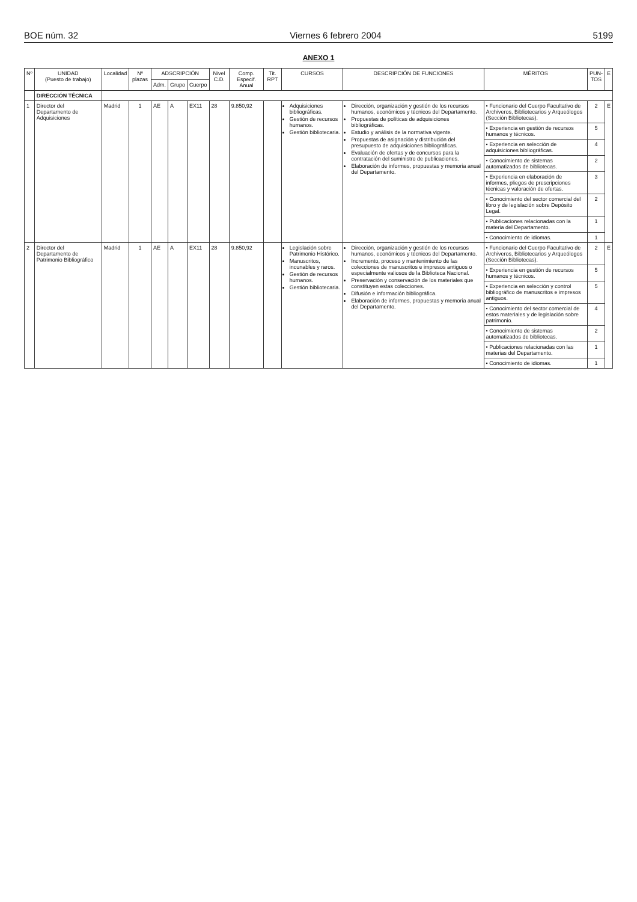BOE núm. 32 Viernes 6 febrero 2004 5199
ANEXO 1
| Nº | UNIDAD (Puesto de trabajo) | Localidad | Nº plazas | ADSCRIPCIÓN | | | Nivel C.D. | Comp. Especif. Anual | Tit. RPT | CURSOS | DESCRIPCIÓN DE FUNCIONES | MÉRITOS | PUN- TOS | E |
| --- | --- | --- | --- | --- | --- | --- | --- | --- | --- | --- | --- | --- | --- | --- |
| | | | | Adm. | Grupo | Cuerpo | | | | | | | | |
| | DIRECCIÓN TÉCNICA | | | | | | | | | | | | | |
| 1 | Director del Departamento de Adquisiciones | Madrid | 1 | AE | A | EX11 | 28 | 9.850,92 | | Adquisiciones bibliográficas. Gestión de recursos humanos. Gestión bibliotecaria. | Dirección, organización y gestión de los recursos humanos, económicos y técnicos del Departamento. Propuestas de políticas de adquisiciones bibliográficas. Estudio y análisis de la normativa vigente. Propuestas de asignación y distribución del presupuesto de adquisiciones bibliográficas. Evaluación de ofertas y de concursos para la contratación del suministro de publicaciones. Elaboración de informes, propuestas y memoria anual del Departamento. | • Funcionario del Cuerpo Facultativo de Archiveros, Bibliotecarios y Arqueólogos (Sección Bibliotecas). | 2 | E |
| | | | | | | | | | | | | • Experiencia en gestión de recursos humanos y técnicos. | 5 | |
| | | | | | | | | | | | | • Experiencia en selección de adquisiciones bibliográficas. | 4 | |
| | | | | | | | | | | | | • Conocimiento de sistemas automatizados de bibliotecas. | 2 | |
| | | | | | | | | | | | | • Experiencia en elaboración de informes, pliegos de prescripciones técnicas y valoración de ofertas. | 3 | |
| | | | | | | | | | | | | • Conocimiento del sector comercial del libro y de legislación sobre Depósito Legal. | 2 | |
| | | | | | | | | | | | | • Publicaciones relacionadas con la materia del Departamento. | 1 | |
| | | | | | | | | | | | | • Conocimiento de idiomas. | 1 | |
| 2 | Director del Departamento de Patrimonio Bibliográfico | Madrid | 1 | AE | A | EX11 | 28 | 9.850,92 | | Legislación sobre Patrimonio Histórico. Manuscritos, incunables y raros. Gestión de recursos humanos. Gestión bibliotecaria. | Dirección, organización y gestión de los recursos humanos, económicos y técnicos del Departamento. Incremento, proceso y mantenimiento de las colecciones de manuscritos e impresos antiguos o especialmente valiosos de la Biblioteca Nacional. Preservación y conservación de los materiales que constituyen estas colecciones. Difusión e información bibliográfica. Elaboración de informes, propuestas y memoria anual del Departamento. | • Funcionario del Cuerpo Facultativo de Archiveros, Bibliotecarios y Arqueólogos (Sección Bibliotecas). | 2 | E |
| | | | | | | | | | | | | • Experiencia en gestión de recursos humanos y técnicos. | 5 | |
| | | | | | | | | | | | | • Experiencia en selección y control bibliográfico de manuscritos e impresos antiguos. | 5 | |
| | | | | | | | | | | | | • Conocimiento del sector comercial de estos materiales y de legislación sobre patrimonio. | 4 | |
| | | | | | | | | | | | | • Conocimiento de sistemas automatizados de bibliotecas. | 2 | |
| | | | | | | | | | | | | • Publicaciones relacionadas con las materias del Departamento. | 1 | |
| | | | | | | | | | | | | • Conocimiento de idiomas. | 1 | |